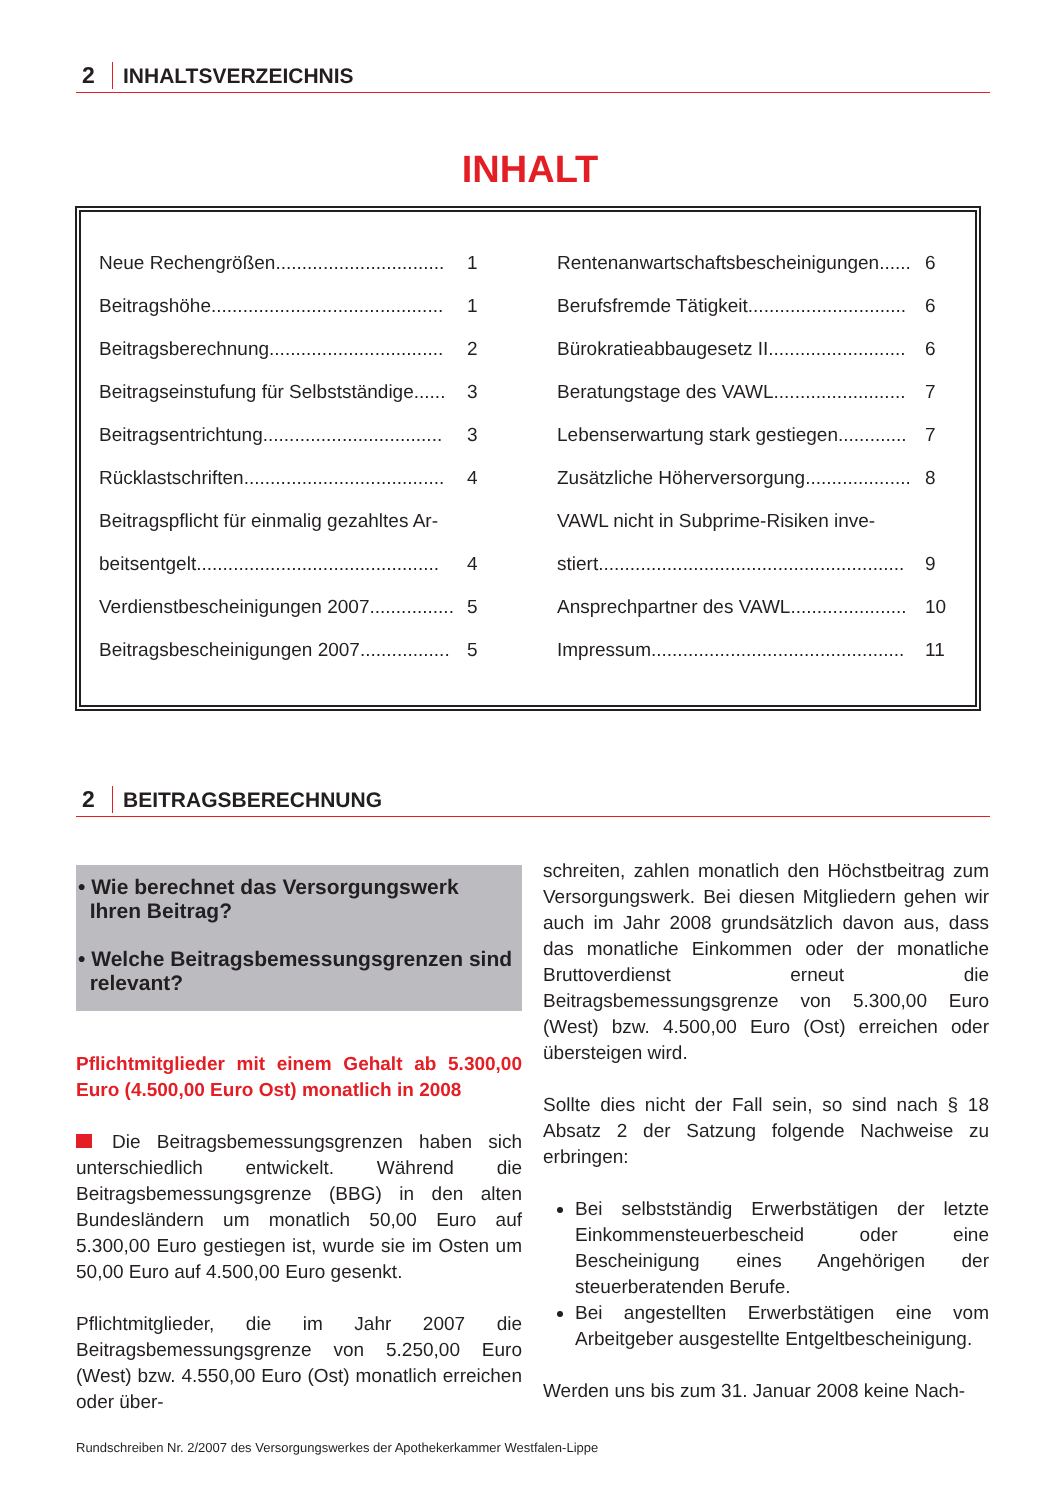2 INHALTSVERZEICHNIS
INHALT
Neue Rechengrößen................................ 1
Beitragshöhe............................................ 1
Beitragsberechnung................................. 2
Beitragseinstufung für Selbstständige...... 3
Beitragsentrichtung.................................. 3
Rücklastschriften...................................... 4
Beitragspflicht für einmalig gezahltes Ar-
beitsentgelt.............................................. 4
Verdienstbescheinigungen 2007................ 5
Beitragsbescheinigungen 2007................. 5
Rentenanwartschaftsbescheinigungen...... 6
Berufsfremde Tätigkeit.............................. 6
Bürokratieabbaugesetz II.......................... 6
Beratungstage des VAWL......................... 7
Lebenserwartung stark gestiegen............. 7
Zusätzliche Höherversorgung.................... 8
VAWL nicht in Subprime-Risiken inve-
stiert.......................................................... 9
Ansprechpartner des VAWL...................... 10
Impressum................................................ 11
2 BEITRAGSBERECHNUNG
• Wie berechnet das Versorgungswerk
Ihren Beitrag?
• Welche Beitragsbemessungsgrenzen sind
relevant?
Pflichtmitglieder mit einem Gehalt ab 5.300,00 Euro (4.500,00 Euro Ost) monatlich in 2008
Die Beitragsbemessungsgrenzen haben sich unterschiedlich entwickelt. Während die Beitragsbemessungsgrenze (BBG) in den alten Bundesländern um monatlich 50,00 Euro auf 5.300,00 Euro gestiegen ist, wurde sie im Osten um 50,00 Euro auf 4.500,00 Euro gesenkt.
Pflichtmitglieder, die im Jahr 2007 die Beitragsbemessungsgrenze von 5.250,00 Euro (West) bzw. 4.550,00 Euro (Ost) monatlich erreichen oder über-
schreiten, zahlen monatlich den Höchstbeitrag zum Versorgungswerk. Bei diesen Mitgliedern gehen wir auch im Jahr 2008 grundsätzlich davon aus, dass das monatliche Einkommen oder der monatliche Bruttoverdienst erneut die Beitragsbemessungsgrenze von 5.300,00 Euro (West) bzw. 4.500,00 Euro (Ost) erreichen oder übersteigen wird.
Sollte dies nicht der Fall sein, so sind nach § 18 Absatz 2 der Satzung folgende Nachweise zu erbringen:
Bei selbstständig Erwerbstätigen der letzte Einkommensteuerbescheid oder eine Bescheinigung eines Angehörigen der steuerberatenden Berufe.
Bei angestellten Erwerbstätigen eine vom Arbeitgeber ausgestellte Entgeltbescheinigung.
Werden uns bis zum 31. Januar 2008 keine Nach-
Rundschreiben Nr. 2/2007 des Versorgungswerkes der Apothekerkammer Westfalen-Lippe